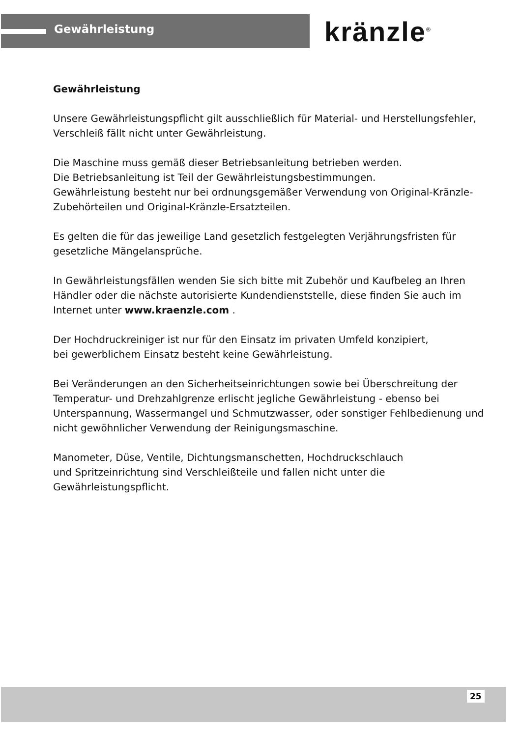Gewährleistung kränzle<sup>®</sup>
Gewährleistung
Unsere Gewährleistungspflicht gilt ausschließlich für Material- und Herstellungsfehler, Verschleiß fällt nicht unter Gewährleistung.
Die Maschine muss gemäß dieser Betriebsanleitung betrieben werden.
Die Betriebsanleitung ist Teil der Gewährleistungsbestimmungen.
Gewährleistung besteht nur bei ordnungsgemäßer Verwendung von Original-Kränzle-Zubehörteilen und Original-Kränzle-Ersatzteilen.
Es gelten die für das jeweilige Land gesetzlich festgelegten Verjährungsfristen für gesetzliche Mängelansprüche.
In Gewährleistungsfällen wenden Sie sich bitte mit Zubehör und Kaufbeleg an Ihren Händler oder die nächste autorisierte Kundendienststelle, diese finden Sie auch im Internet unter www.kraenzle.com .
Der Hochdruckreiniger ist nur für den Einsatz im privaten Umfeld konzipiert,
bei gewerblichem Einsatz besteht keine Gewährleistung.
Bei Veränderungen an den Sicherheitseinrichtungen sowie bei Überschreitung der Temperatur- und Drehzahlgrenze erlischt jegliche Gewährleistung - ebenso bei Unterspannung, Wassermangel und Schmutzwasser, oder sonstiger Fehlbedienung und nicht gewöhnlicher Verwendung der Reinigungsmaschine.
Manometer, Düse, Ventile, Dichtungsmanschetten, Hochdruckschlauch
und Spritzeinrichtung sind Verschleißteile und fallen nicht unter die Gewährleistungspflicht.
25